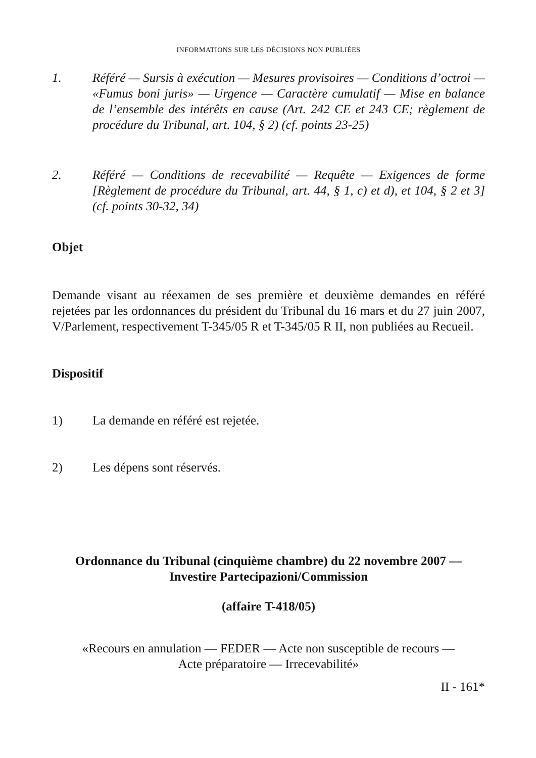INFORMATIONS SUR LES DÉCISIONS NON PUBLIÉES
1. Référé — Sursis à exécution — Mesures provisoires — Conditions d’octroi — «Fumus boni juris» — Urgence — Caractère cumulatif — Mise en balance de l’ensemble des intérêts en cause (Art. 242 CE et 243 CE; règlement de procédure du Tribunal, art. 104, § 2) (cf. points 23-25)
2. Référé — Conditions de recevabilité — Requête — Exigences de forme [Règlement de procédure du Tribunal, art. 44, § 1, c) et d), et 104, § 2 et 3] (cf. points 30-32, 34)
Objet
Demande visant au réexamen de ses première et deuxième demandes en référé rejetées par les ordonnances du président du Tribunal du 16 mars et du 27 juin 2007, V/Parlement, respectivement T-345/05 R et T-345/05 R II, non publiées au Recueil.
Dispositif
1) La demande en référé est rejetée.
2) Les dépens sont réservés.
Ordonnance du Tribunal (cinquième chambre) du 22 novembre 2007 —
Investire Partecipazioni/Commission
(affaire T-418/05)
«Recours en annulation — FEDER — Acte non susceptible de recours —
Acte préparatoire — Irrecevabilité»
II - 161*